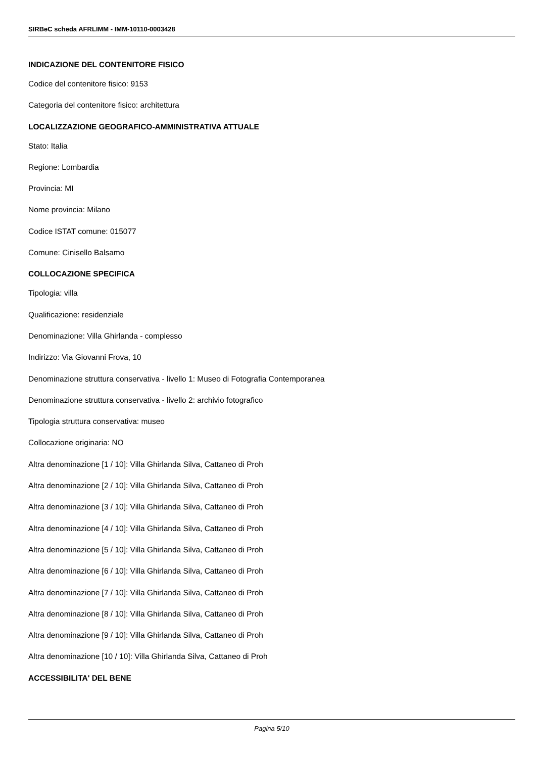SIRBeC scheda AFRLIMM - IMM-10110-0003428
INDICAZIONE DEL CONTENITORE FISICO
Codice del contenitore fisico: 9153
Categoria del contenitore fisico: architettura
LOCALIZZAZIONE GEOGRAFICO-AMMINISTRATIVA ATTUALE
Stato: Italia
Regione: Lombardia
Provincia: MI
Nome provincia: Milano
Codice ISTAT comune: 015077
Comune: Cinisello Balsamo
COLLOCAZIONE SPECIFICA
Tipologia: villa
Qualificazione: residenziale
Denominazione: Villa Ghirlanda - complesso
Indirizzo: Via Giovanni Frova, 10
Denominazione struttura conservativa - livello 1: Museo di Fotografia Contemporanea
Denominazione struttura conservativa - livello 2: archivio fotografico
Tipologia struttura conservativa: museo
Collocazione originaria: NO
Altra denominazione [1 / 10]: Villa Ghirlanda Silva, Cattaneo di Proh
Altra denominazione [2 / 10]: Villa Ghirlanda Silva, Cattaneo di Proh
Altra denominazione [3 / 10]: Villa Ghirlanda Silva, Cattaneo di Proh
Altra denominazione [4 / 10]: Villa Ghirlanda Silva, Cattaneo di Proh
Altra denominazione [5 / 10]: Villa Ghirlanda Silva, Cattaneo di Proh
Altra denominazione [6 / 10]: Villa Ghirlanda Silva, Cattaneo di Proh
Altra denominazione [7 / 10]: Villa Ghirlanda Silva, Cattaneo di Proh
Altra denominazione [8 / 10]: Villa Ghirlanda Silva, Cattaneo di Proh
Altra denominazione [9 / 10]: Villa Ghirlanda Silva, Cattaneo di Proh
Altra denominazione [10 / 10]: Villa Ghirlanda Silva, Cattaneo di Proh
ACCESSIBILITA' DEL BENE
Pagina 5/10